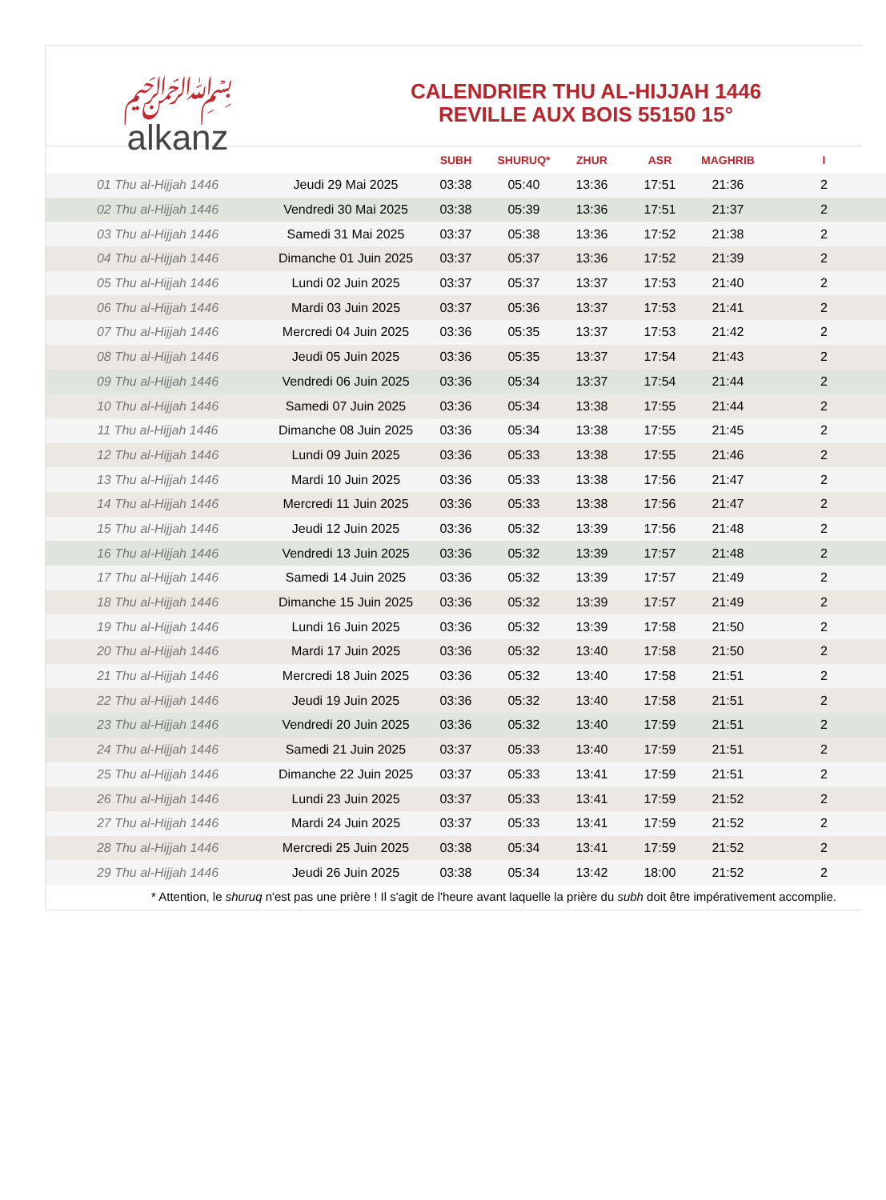﷽
alkanz
CALENDRIER THU AL-HIJJAH 1446
REVILLE AUX BOIS 55150 15°
| | | SUBH | SHURUQ* | ZHUR | ASR | MAGHRIB | I |
| --- | --- | --- | --- | --- | --- | --- | --- |
| 01 Thu al-Hijjah 1446 | Jeudi 29 Mai 2025 | 03:38 | 05:40 | 13:36 | 17:51 | 21:36 | 2 |
| 02 Thu al-Hijjah 1446 | Vendredi 30 Mai 2025 | 03:38 | 05:39 | 13:36 | 17:51 | 21:37 | 2 |
| 03 Thu al-Hijjah 1446 | Samedi 31 Mai 2025 | 03:37 | 05:38 | 13:36 | 17:52 | 21:38 | 2 |
| 04 Thu al-Hijjah 1446 | Dimanche 01 Juin 2025 | 03:37 | 05:37 | 13:36 | 17:52 | 21:39 | 2 |
| 05 Thu al-Hijjah 1446 | Lundi 02 Juin 2025 | 03:37 | 05:37 | 13:37 | 17:53 | 21:40 | 2 |
| 06 Thu al-Hijjah 1446 | Mardi 03 Juin 2025 | 03:37 | 05:36 | 13:37 | 17:53 | 21:41 | 2 |
| 07 Thu al-Hijjah 1446 | Mercredi 04 Juin 2025 | 03:36 | 05:35 | 13:37 | 17:53 | 21:42 | 2 |
| 08 Thu al-Hijjah 1446 | Jeudi 05 Juin 2025 | 03:36 | 05:35 | 13:37 | 17:54 | 21:43 | 2 |
| 09 Thu al-Hijjah 1446 | Vendredi 06 Juin 2025 | 03:36 | 05:34 | 13:37 | 17:54 | 21:44 | 2 |
| 10 Thu al-Hijjah 1446 | Samedi 07 Juin 2025 | 03:36 | 05:34 | 13:38 | 17:55 | 21:44 | 2 |
| 11 Thu al-Hijjah 1446 | Dimanche 08 Juin 2025 | 03:36 | 05:34 | 13:38 | 17:55 | 21:45 | 2 |
| 12 Thu al-Hijjah 1446 | Lundi 09 Juin 2025 | 03:36 | 05:33 | 13:38 | 17:55 | 21:46 | 2 |
| 13 Thu al-Hijjah 1446 | Mardi 10 Juin 2025 | 03:36 | 05:33 | 13:38 | 17:56 | 21:47 | 2 |
| 14 Thu al-Hijjah 1446 | Mercredi 11 Juin 2025 | 03:36 | 05:33 | 13:38 | 17:56 | 21:47 | 2 |
| 15 Thu al-Hijjah 1446 | Jeudi 12 Juin 2025 | 03:36 | 05:32 | 13:39 | 17:56 | 21:48 | 2 |
| 16 Thu al-Hijjah 1446 | Vendredi 13 Juin 2025 | 03:36 | 05:32 | 13:39 | 17:57 | 21:48 | 2 |
| 17 Thu al-Hijjah 1446 | Samedi 14 Juin 2025 | 03:36 | 05:32 | 13:39 | 17:57 | 21:49 | 2 |
| 18 Thu al-Hijjah 1446 | Dimanche 15 Juin 2025 | 03:36 | 05:32 | 13:39 | 17:57 | 21:49 | 2 |
| 19 Thu al-Hijjah 1446 | Lundi 16 Juin 2025 | 03:36 | 05:32 | 13:39 | 17:58 | 21:50 | 2 |
| 20 Thu al-Hijjah 1446 | Mardi 17 Juin 2025 | 03:36 | 05:32 | 13:40 | 17:58 | 21:50 | 2 |
| 21 Thu al-Hijjah 1446 | Mercredi 18 Juin 2025 | 03:36 | 05:32 | 13:40 | 17:58 | 21:51 | 2 |
| 22 Thu al-Hijjah 1446 | Jeudi 19 Juin 2025 | 03:36 | 05:32 | 13:40 | 17:58 | 21:51 | 2 |
| 23 Thu al-Hijjah 1446 | Vendredi 20 Juin 2025 | 03:36 | 05:32 | 13:40 | 17:59 | 21:51 | 2 |
| 24 Thu al-Hijjah 1446 | Samedi 21 Juin 2025 | 03:37 | 05:33 | 13:40 | 17:59 | 21:51 | 2 |
| 25 Thu al-Hijjah 1446 | Dimanche 22 Juin 2025 | 03:37 | 05:33 | 13:41 | 17:59 | 21:51 | 2 |
| 26 Thu al-Hijjah 1446 | Lundi 23 Juin 2025 | 03:37 | 05:33 | 13:41 | 17:59 | 21:52 | 2 |
| 27 Thu al-Hijjah 1446 | Mardi 24 Juin 2025 | 03:37 | 05:33 | 13:41 | 17:59 | 21:52 | 2 |
| 28 Thu al-Hijjah 1446 | Mercredi 25 Juin 2025 | 03:38 | 05:34 | 13:41 | 17:59 | 21:52 | 2 |
| 29 Thu al-Hijjah 1446 | Jeudi 26 Juin 2025 | 03:38 | 05:34 | 13:42 | 18:00 | 21:52 | 2 |
* Attention, le shuruq n'est pas une prière ! Il s'agit de l'heure avant laquelle la prière du subh doit être impérativement accomplie.